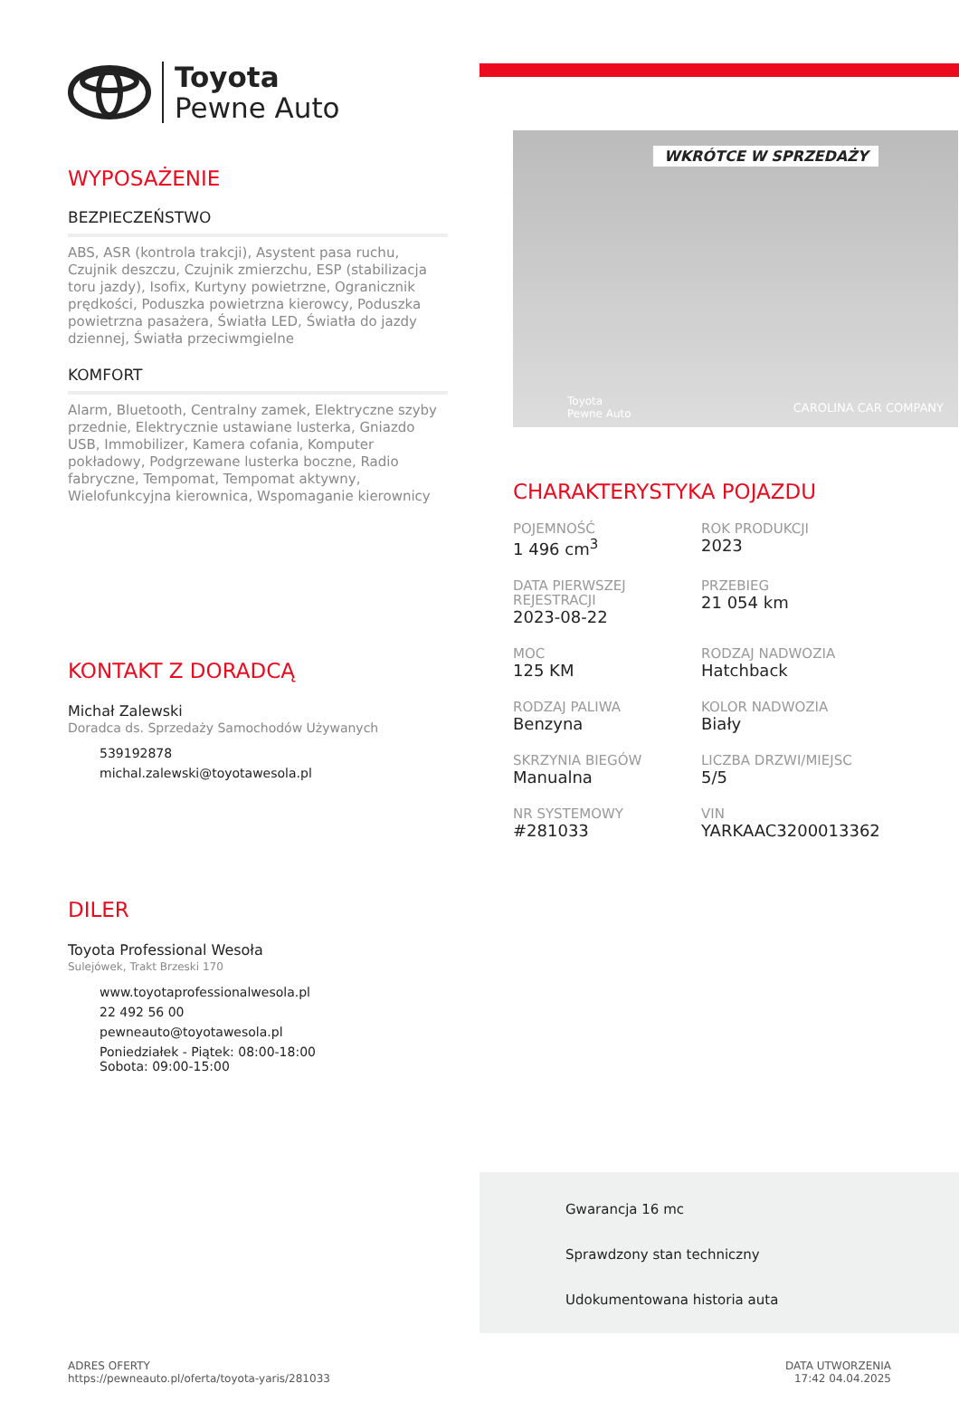Toyota
Pewne Auto
WYPOSAŻENIE
BEZPIECZEŃSTWO
ABS, ASR (kontrola trakcji), Asystent pasa ruchu, Czujnik deszczu, Czujnik zmierzchu, ESP (stabilizacja toru jazdy), Isofix, Kurtyny powietrzne, Ogranicznik prędkości, Poduszka powietrzna kierowcy, Poduszka powietrzna pasażera, Światła LED, Światła do jazdy dziennej, Światła przeciwmgielne
KOMFORT
Alarm, Bluetooth, Centralny zamek, Elektryczne szyby przednie, Elektrycznie ustawiane lusterka, Gniazdo USB, Immobilizer, Kamera cofania, Komputer pokładowy, Podgrzewane lusterka boczne, Radio fabryczne, Tempomat, Tempomat aktywny, Wielofunkcyjna kierownica, Wspomaganie kierownicy
KONTAKT Z DORADCĄ
Michał Zalewski
Doradca ds. Sprzedaży Samochodów Używanych
539192878
michal.zalewski@toyotawesola.pl
DILER
Toyota Professional Wesoła
Sulejówek, Trakt Brzeski 170
www.toyotaprofessionalwesola.pl
22 492 56 00
pewneauto@toyotawesola.pl
Poniedziałek - Piątek: 08:00-18:00
Sobota: 09:00-15:00
WKRÓTCE W SPRZEDAŻY
Toyota
Pewne Auto
CAROLINA CAR COMPANY
CHARAKTERYSTYKA POJAZDU
POJEMNOŚĆ
1 496 cm<sup>3</sup>
ROK PRODUKCJI
2023
DATA PIERWSZEJ REJESTRACJI
2023-08-22
PRZEBIEG
21 054 km
MOC
125 KM
RODZAJ NADWOZIA
Hatchback
RODZAJ PALIWA
Benzyna
KOLOR NADWOZIA
Biały
SKRZYNIA BIEGÓW
Manualna
LICZBA DRZWI/MIEJSC
5/5
NR SYSTEMOWY
#281033
VIN
YARKAAC3200013362
Gwarancja 16 mc
Sprawdzony stan techniczny
Udokumentowana historia auta
ADRES OFERTY
https://pewneauto.pl/oferta/toyota-yaris/281033
DATA UTWORZENIA
17:42 04.04.2025